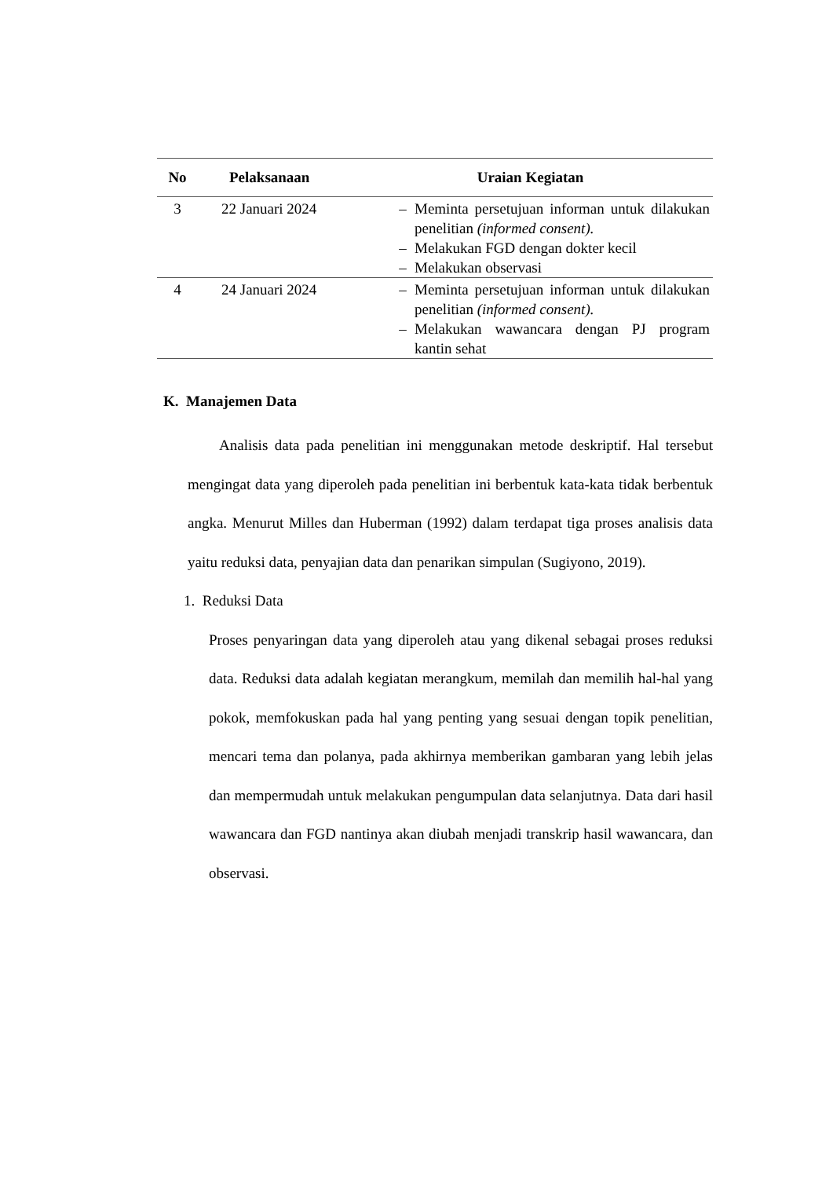| No | Pelaksanaan | Uraian Kegiatan |
| --- | --- | --- |
| 3 | 22 Januari 2024 | – Meminta persetujuan informan untuk dilakukan penelitian (informed consent). – Melakukan FGD dengan dokter kecil – Melakukan observasi |
| 4 | 24 Januari 2024 | – Meminta persetujuan informan untuk dilakukan penelitian (informed consent). – Melakukan wawancara dengan PJ program kantin sehat |
K. Manajemen Data
Analisis data pada penelitian ini menggunakan metode deskriptif. Hal tersebut mengingat data yang diperoleh pada penelitian ini berbentuk kata-kata tidak berbentuk angka. Menurut Milles dan Huberman (1992) dalam terdapat tiga proses analisis data yaitu reduksi data, penyajian data dan penarikan simpulan (Sugiyono, 2019).
1. Reduksi Data
Proses penyaringan data yang diperoleh atau yang dikenal sebagai proses reduksi data. Reduksi data adalah kegiatan merangkum, memilah dan memilih hal-hal yang pokok, memfokuskan pada hal yang penting yang sesuai dengan topik penelitian, mencari tema dan polanya, pada akhirnya memberikan gambaran yang lebih jelas dan mempermudah untuk melakukan pengumpulan data selanjutnya. Data dari hasil wawancara dan FGD nantinya akan diubah menjadi transkrip hasil wawancara, dan observasi.